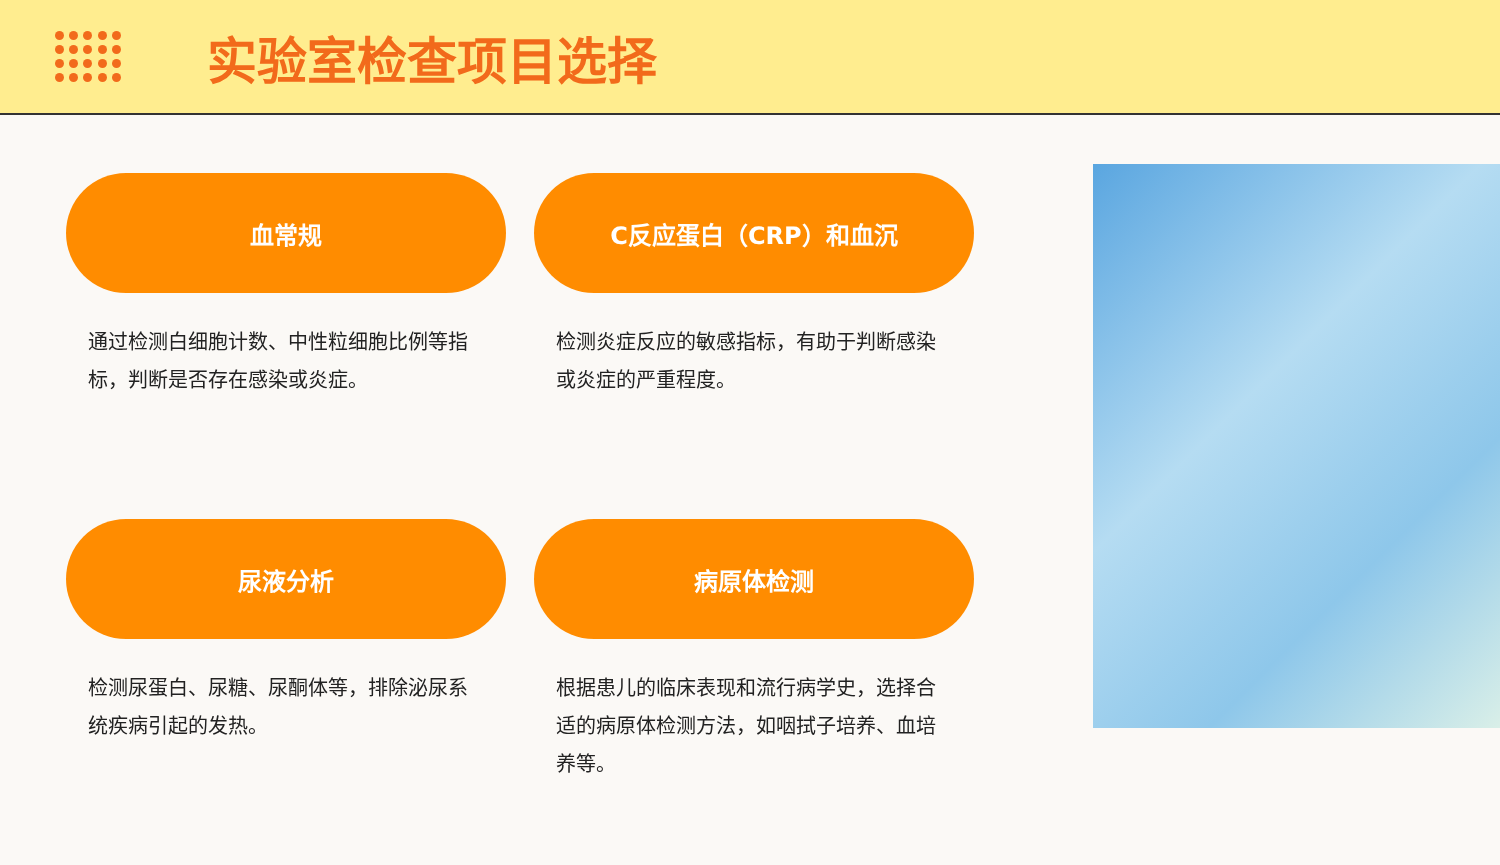实验室检查项目选择
血常规
通过检测白细胞计数、中性粒细胞比例等指标，判断是否存在感染或炎症。
C反应蛋白（CRP）和血沉
检测炎症反应的敏感指标，有助于判断感染或炎症的严重程度。
尿液分析
检测尿蛋白、尿糖、尿酮体等，排除泌尿系统疾病引起的发热。
病原体检测
根据患儿的临床表现和流行病学史，选择合适的病原体检测方法，如咽拭子培养、血培养等。